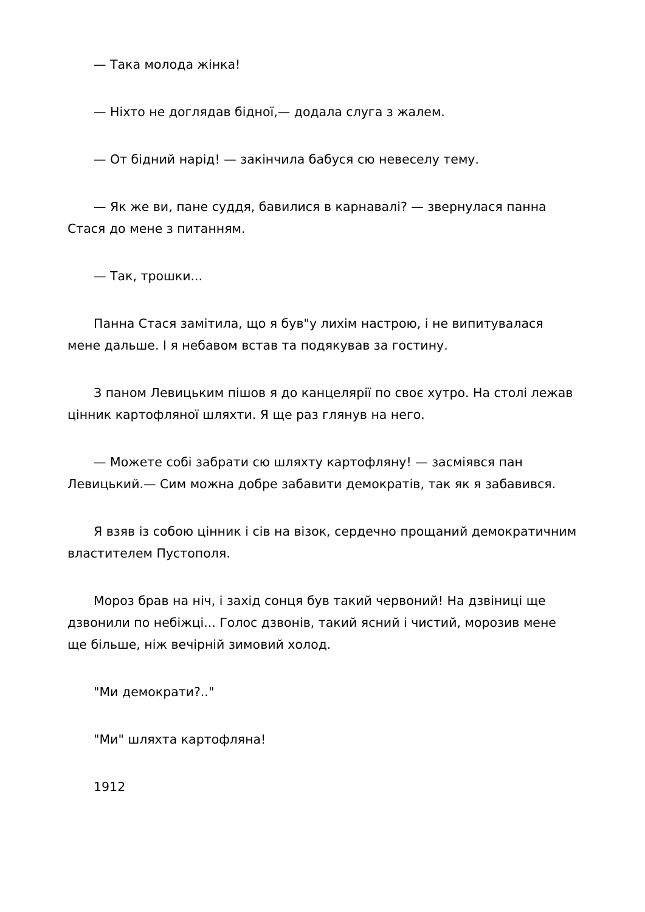— Така молода жінка!
— Ніхто не доглядав бідної,— додала слуга з жалем.
— От бідний нарід! — закінчила бабуся сю невеселу тему.
— Як же ви, пане суддя, бавилися в карнавалі? — звернулася панна Стася до мене з питанням.
— Так, трошки...
Панна Стася замітила, що я був"у лихім настрою, і не випитувалася мене дальше. І я небавом встав та подякував за гостину.
З паном Левицьким пішов я до канцелярії по своє хутро. На столі лежав цінник картофляної шляхти. Я ще раз глянув на него.
— Можете собі забрати сю шляхту картофляну! — засміявся пан Левицький.— Сим можна добре забавити демократів, так як я забавився.
Я взяв із собою цінник і сів на візок, сердечно прощаний демократичним властителем Пустополя.
Мороз брав на ніч, і захід сонця був такий червоний! На дзвіниці ще дзвонили по небіжці... Голос дзвонів, такий ясний і чистий, морозив мене ще більше, ніж вечірній зимовий холод.
"Ми демократи?.."
"Ми" шляхта картофляна!
1912